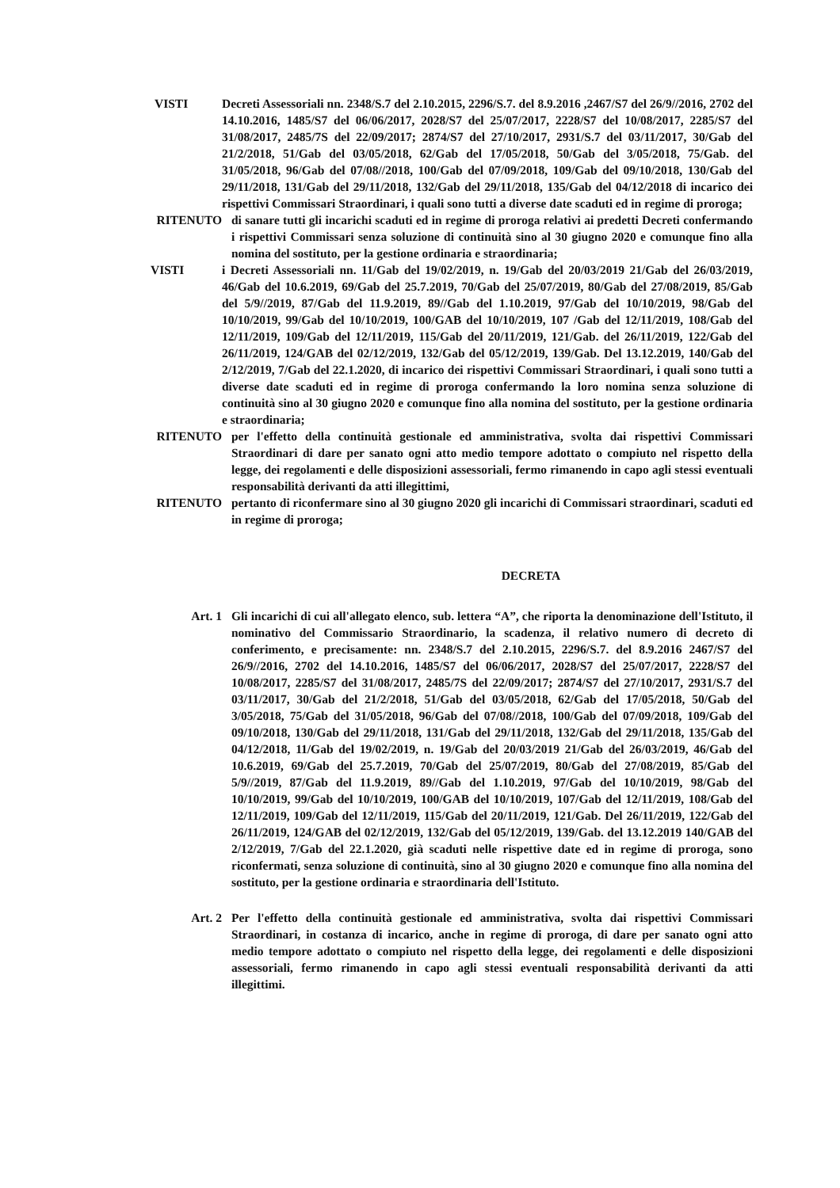VISTI Decreti Assessoriali nn. 2348/S.7 del 2.10.2015, 2296/S.7. del 8.9.2016 ,2467/S7 del 26/9//2016, 2702 del 14.10.2016, 1485/S7 del 06/06/2017, 2028/S7 del 25/07/2017, 2228/S7 del 10/08/2017, 2285/S7 del 31/08/2017, 2485/7S del 22/09/2017; 2874/S7 del 27/10/2017, 2931/S.7 del 03/11/2017, 30/Gab del 21/2/2018, 51/Gab del 03/05/2018, 62/Gab del 17/05/2018, 50/Gab del 3/05/2018, 75/Gab. del 31/05/2018, 96/Gab del 07/08//2018, 100/Gab del 07/09/2018, 109/Gab del 09/10/2018, 130/Gab del 29/11/2018, 131/Gab del 29/11/2018, 132/Gab del 29/11/2018, 135/Gab del 04/12/2018 di incarico dei rispettivi Commissari Straordinari, i quali sono tutti a diverse date scaduti ed in regime di proroga;
RITENUTO di sanare tutti gli incarichi scaduti ed in regime di proroga relativi ai predetti Decreti confermando i rispettivi Commissari senza soluzione di continuità sino al 30 giugno 2020 e comunque fino alla nomina del sostituto, per la gestione ordinaria e straordinaria;
VISTI i Decreti Assessoriali nn. 11/Gab del 19/02/2019, n. 19/Gab del 20/03/2019 21/Gab del 26/03/2019, 46/Gab del 10.6.2019, 69/Gab del 25.7.2019, 70/Gab del 25/07/2019, 80/Gab del 27/08/2019, 85/Gab del 5/9//2019, 87/Gab del 11.9.2019, 89//Gab del 1.10.2019, 97/Gab del 10/10/2019, 98/Gab del 10/10/2019, 99/Gab del 10/10/2019, 100/GAB del 10/10/2019, 107 /Gab del 12/11/2019, 108/Gab del 12/11/2019, 109/Gab del 12/11/2019, 115/Gab del 20/11/2019, 121/Gab. del 26/11/2019, 122/Gab del 26/11/2019, 124/GAB del 02/12/2019, 132/Gab del 05/12/2019, 139/Gab. Del 13.12.2019, 140/Gab del 2/12/2019, 7/Gab del 22.1.2020, di incarico dei rispettivi Commissari Straordinari, i quali sono tutti a diverse date scaduti ed in regime di proroga confermando la loro nomina senza soluzione di continuità sino al 30 giugno 2020 e comunque fino alla nomina del sostituto, per la gestione ordinaria e straordinaria;
RITENUTO per l'effetto della continuità gestionale ed amministrativa, svolta dai rispettivi Commissari Straordinari di dare per sanato ogni atto medio tempore adottato o compiuto nel rispetto della legge, dei regolamenti e delle disposizioni assessoriali, fermo rimanendo in capo agli stessi eventuali responsabilità derivanti da atti illegittimi,
RITENUTO pertanto di riconfermare sino al 30 giugno 2020 gli incarichi di Commissari straordinari, scaduti ed in regime di proroga;
DECRETA
Art. 1 Gli incarichi di cui all'allegato elenco, sub. lettera “A”, che riporta la denominazione dell'Istituto, il nominativo del Commissario Straordinario, la scadenza, il relativo numero di decreto di conferimento, e precisamente: nn. 2348/S.7 del 2.10.2015, 2296/S.7. del 8.9.2016 2467/S7 del 26/9//2016, 2702 del 14.10.2016, 1485/S7 del 06/06/2017, 2028/S7 del 25/07/2017, 2228/S7 del 10/08/2017, 2285/S7 del 31/08/2017, 2485/7S del 22/09/2017; 2874/S7 del 27/10/2017, 2931/S.7 del 03/11/2017, 30/Gab del 21/2/2018, 51/Gab del 03/05/2018, 62/Gab del 17/05/2018, 50/Gab del 3/05/2018, 75/Gab del 31/05/2018, 96/Gab del 07/08//2018, 100/Gab del 07/09/2018, 109/Gab del 09/10/2018, 130/Gab del 29/11/2018, 131/Gab del 29/11/2018, 132/Gab del 29/11/2018, 135/Gab del 04/12/2018, 11/Gab del 19/02/2019, n. 19/Gab del 20/03/2019 21/Gab del 26/03/2019, 46/Gab del 10.6.2019, 69/Gab del 25.7.2019, 70/Gab del 25/07/2019, 80/Gab del 27/08/2019, 85/Gab del 5/9//2019, 87/Gab del 11.9.2019, 89//Gab del 1.10.2019, 97/Gab del 10/10/2019, 98/Gab del 10/10/2019, 99/Gab del 10/10/2019, 100/GAB del 10/10/2019, 107/Gab del 12/11/2019, 108/Gab del 12/11/2019, 109/Gab del 12/11/2019, 115/Gab del 20/11/2019, 121/Gab. Del 26/11/2019, 122/Gab del 26/11/2019, 124/GAB del 02/12/2019, 132/Gab del 05/12/2019, 139/Gab. del 13.12.2019 140/GAB del 2/12/2019, 7/Gab del 22.1.2020, già scaduti nelle rispettive date ed in regime di proroga, sono riconfermati, senza soluzione di continuità, sino al 30 giugno 2020 e comunque fino alla nomina del sostituto, per la gestione ordinaria e straordinaria dell'Istituto.
Art. 2 Per l'effetto della continuità gestionale ed amministrativa, svolta dai rispettivi Commissari Straordinari, in costanza di incarico, anche in regime di proroga, di dare per sanato ogni atto medio tempore adottato o compiuto nel rispetto della legge, dei regolamenti e delle disposizioni assessoriali, fermo rimanendo in capo agli stessi eventuali responsabilità derivanti da atti illegittimi.